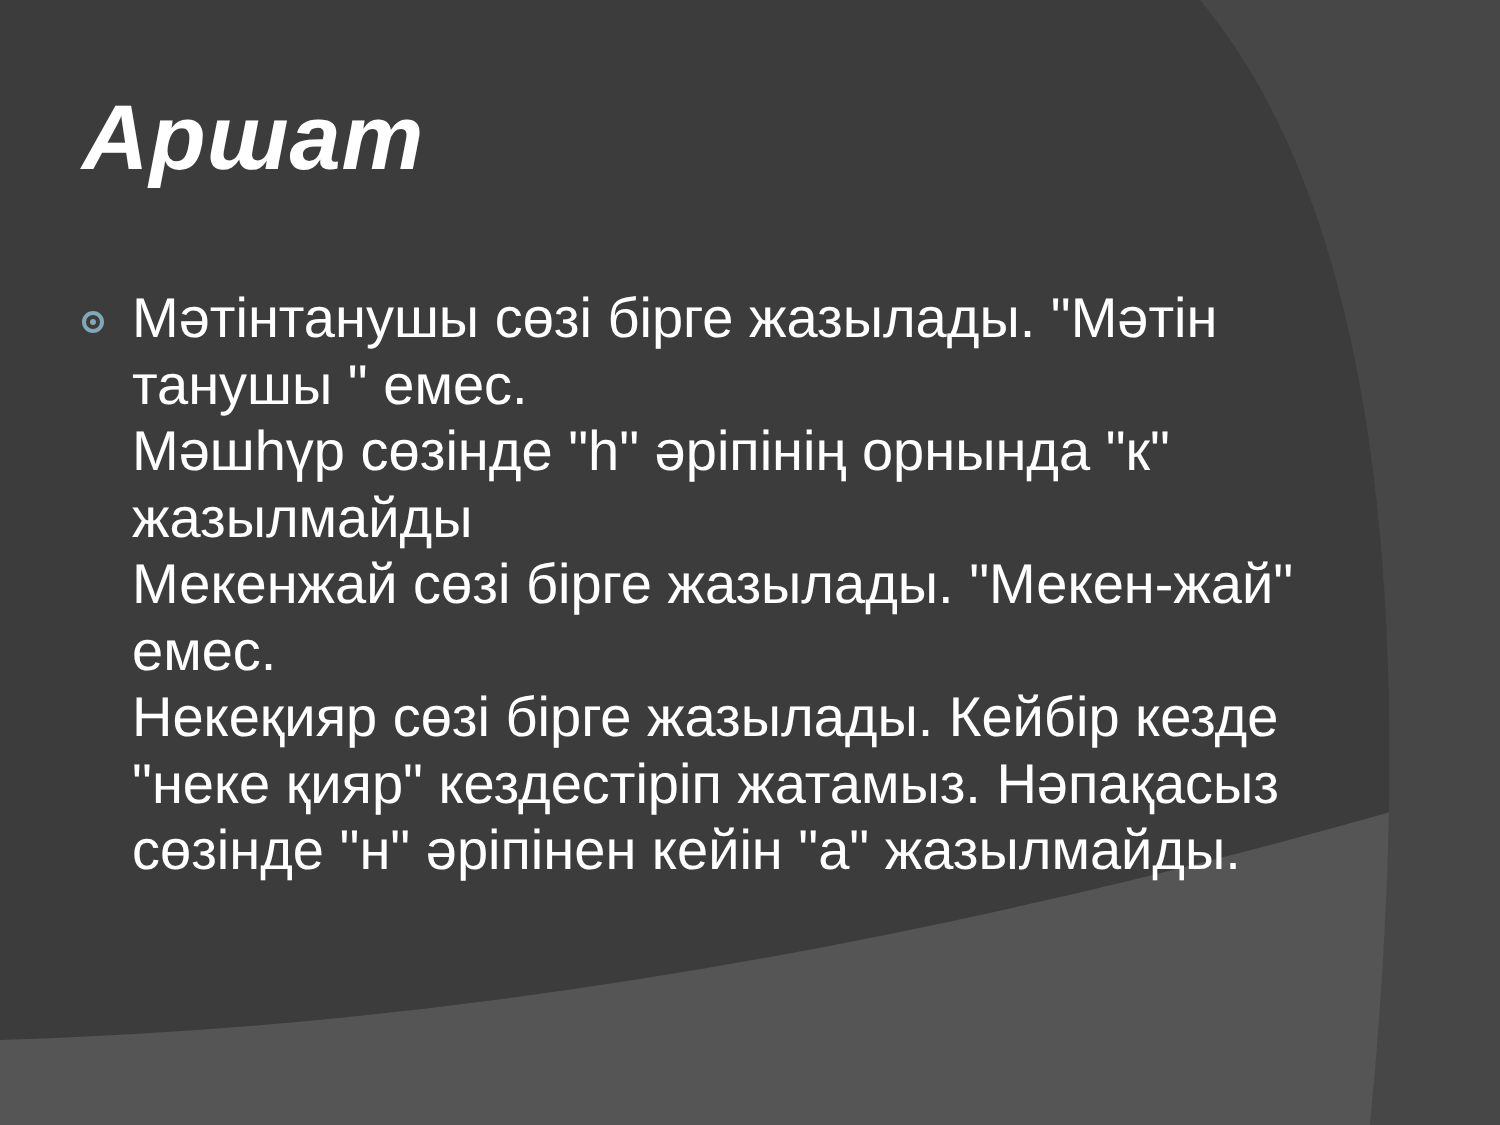Аршат
Мәтінтанушы сөзі бірге жазылады. "Мәтін танушы " емес.
Мәшһүр сөзінде "һ" әріпінің орнында "к" жазылмайды
Мекенжай сөзі бірге жазылады. "Мекен-жай" емес.
Некеқияр сөзі бірге жазылады. Кейбір кезде "неке қияр" кездестіріп жатамыз. Нәпақасыз сөзінде "н" әріпінен кейін "а" жазылмайды.